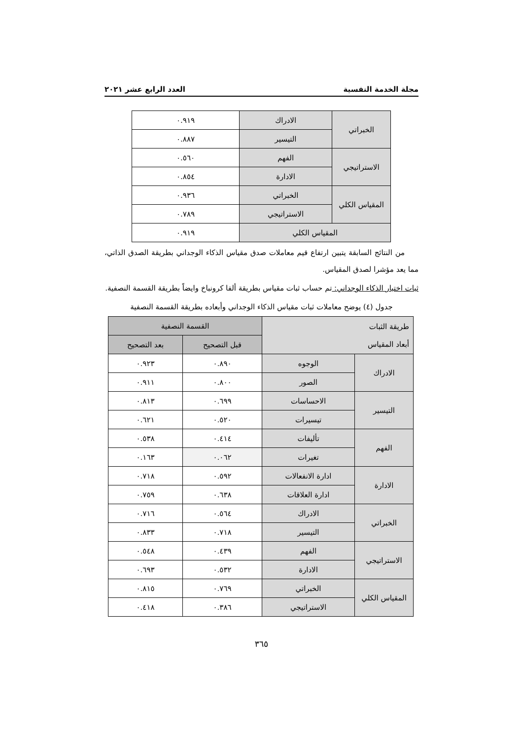مجلة الخدمة النفسية العدد الرابع عشر ٢٠٢١
| الخبراتي | الادراك | ٠.٩١٩ |
| | التيسير | ٠.٨٨٧ |
| الاستراتيجي | الفهم | ٠.٥٦٠ |
| | الادارة | ٠.٨٥٤ |
| المقياس الكلي | الخبراتي | ٠.٩٣٦ |
| | الاستراتيجي | ٠.٧٨٩ |
| المقياس الكلي | | ٠.٩١٩ |
من النتائج السابقة يتبين ارتفاع قيم معاملات صدق مقياس الذكاء الوجداني بطريقة الصدق الذاتي، مما يعد مؤشرا لصدق المقياس.
ثبات اختبار الذكاء الوجداني: تم حساب ثبات مقياس بطريقة ألفا كرونباخ وايضاً بطريقة القسمة النصفية.
جدول (٤) يوضح معاملات ثبات مقياس الذكاء الوجداني وأبعاده بطريقة القسمة النصفية
| طريقة الثبات أبعاد المقياس | | القسمة النصفية | |
| --- | --- | --- | --- |
| | | قبل التصحيح | بعد التصحيح |
| الادراك | الوجوه | ٠.٨٩٠ | ٠.٩٢٣ |
| | الصور | ٠.٨٠٠ | ٠.٩١١ |
| التيسير | الاحساسات | ٠.٦٩٩ | ٠.٨١٣ |
| | تيسيرات | ٠.٥٢٠ | ٠.٦٢١ |
| الفهم | تأليفات | ٠.٤١٤ | ٠.٥٣٨ |
| | تغيرات | ٠.٠٦٢ | ٠.١٦٣ |
| الادارة | ادارة الانفعالات | ٠.٥٩٢ | ٠.٧١٨ |
| | ادارة العلاقات | ٠.٦٣٨ | ٠.٧٥٩ |
| الخبراتي | الادراك | ٠.٥٦٤ | ٠.٧١٦ |
| | التيسير | ٠.٧١٨ | ٠.٨٣٣ |
| الاستراتيجي | الفهم | ٠.٤٣٩ | ٠.٥٤٨ |
| | الادارة | ٠.٥٣٢ | ٠.٦٩٣ |
| المقياس الكلي | الخبراتي | ٠.٧٦٩ | ٠.٨١٥ |
| | الاستراتيجي | ٠.٣٨٦ | ٠.٤١٨ |
٣٦٥